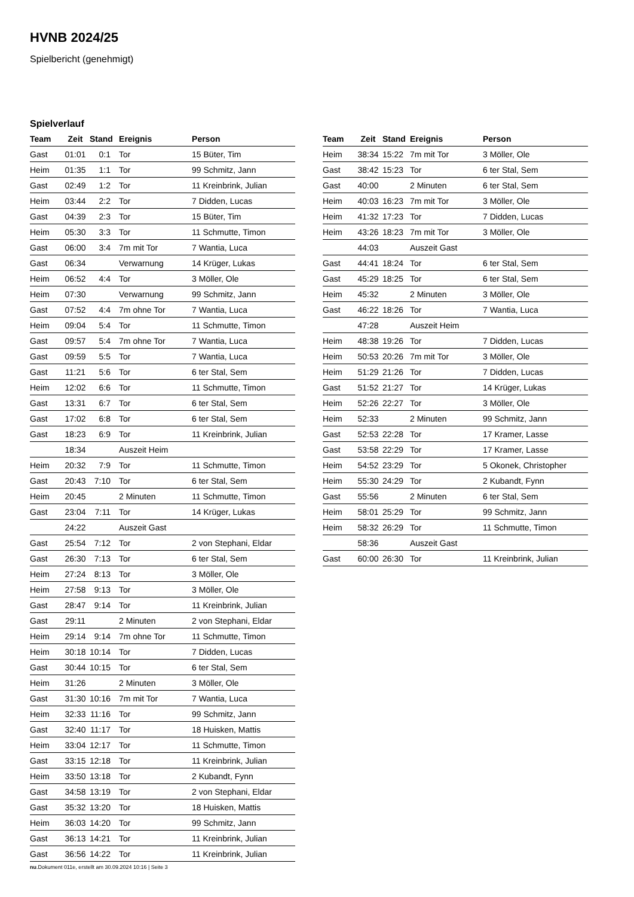HVNB 2024/25
Spielbericht (genehmigt)
Spielverlauf
| Team | Zeit | Stand | Ereignis | Person |
| --- | --- | --- | --- | --- |
| Gast | 01:01 | 0:1 | Tor | 15 Büter, Tim |
| Heim | 01:35 | 1:1 | Tor | 99 Schmitz, Jann |
| Gast | 02:49 | 1:2 | Tor | 11 Kreinbrink, Julian |
| Heim | 03:44 | 2:2 | Tor | 7 Didden, Lucas |
| Gast | 04:39 | 2:3 | Tor | 15 Büter, Tim |
| Heim | 05:30 | 3:3 | Tor | 11 Schmutte, Timon |
| Gast | 06:00 | 3:4 | 7m mit Tor | 7 Wantia, Luca |
| Gast | 06:34 | | Verwarnung | 14 Krüger, Lukas |
| Heim | 06:52 | 4:4 | Tor | 3 Möller, Ole |
| Heim | 07:30 | | Verwarnung | 99 Schmitz, Jann |
| Gast | 07:52 | 4:4 | 7m ohne Tor | 7 Wantia, Luca |
| Heim | 09:04 | 5:4 | Tor | 11 Schmutte, Timon |
| Gast | 09:57 | 5:4 | 7m ohne Tor | 7 Wantia, Luca |
| Gast | 09:59 | 5:5 | Tor | 7 Wantia, Luca |
| Gast | 11:21 | 5:6 | Tor | 6 ter Stal, Sem |
| Heim | 12:02 | 6:6 | Tor | 11 Schmutte, Timon |
| Gast | 13:31 | 6:7 | Tor | 6 ter Stal, Sem |
| Gast | 17:02 | 6:8 | Tor | 6 ter Stal, Sem |
| Gast | 18:23 | 6:9 | Tor | 11 Kreinbrink, Julian |
| | 18:34 | | Auszeit Heim | |
| Heim | 20:32 | 7:9 | Tor | 11 Schmutte, Timon |
| Gast | 20:43 | 7:10 | Tor | 6 ter Stal, Sem |
| Heim | 20:45 | | 2 Minuten | 11 Schmutte, Timon |
| Gast | 23:04 | 7:11 | Tor | 14 Krüger, Lukas |
| | 24:22 | | Auszeit Gast | |
| Gast | 25:54 | 7:12 | Tor | 2 von Stephani, Eldar |
| Gast | 26:30 | 7:13 | Tor | 6 ter Stal, Sem |
| Heim | 27:24 | 8:13 | Tor | 3 Möller, Ole |
| Heim | 27:58 | 9:13 | Tor | 3 Möller, Ole |
| Gast | 28:47 | 9:14 | Tor | 11 Kreinbrink, Julian |
| Gast | 29:11 | | 2 Minuten | 2 von Stephani, Eldar |
| Heim | 29:14 | 9:14 | 7m ohne Tor | 11 Schmutte, Timon |
| Heim | 30:18 | 10:14 | Tor | 7 Didden, Lucas |
| Gast | 30:44 | 10:15 | Tor | 6 ter Stal, Sem |
| Heim | 31:26 | | 2 Minuten | 3 Möller, Ole |
| Gast | 31:30 | 10:16 | 7m mit Tor | 7 Wantia, Luca |
| Heim | 32:33 | 11:16 | Tor | 99 Schmitz, Jann |
| Gast | 32:40 | 11:17 | Tor | 18 Huisken, Mattis |
| Heim | 33:04 | 12:17 | Tor | 11 Schmutte, Timon |
| Gast | 33:15 | 12:18 | Tor | 11 Kreinbrink, Julian |
| Heim | 33:50 | 13:18 | Tor | 2 Kubandt, Fynn |
| Gast | 34:58 | 13:19 | Tor | 2 von Stephani, Eldar |
| Gast | 35:32 | 13:20 | Tor | 18 Huisken, Mattis |
| Heim | 36:03 | 14:20 | Tor | 99 Schmitz, Jann |
| Gast | 36:13 | 14:21 | Tor | 11 Kreinbrink, Julian |
| Gast | 36:56 | 14:22 | Tor | 11 Kreinbrink, Julian |
| Team | Zeit | Stand | Ereignis | Person |
| --- | --- | --- | --- | --- |
| Heim | 38:34 | 15:22 | 7m mit Tor | 3 Möller, Ole |
| Gast | 38:42 | 15:23 | Tor | 6 ter Stal, Sem |
| Gast | 40:00 | | 2 Minuten | 6 ter Stal, Sem |
| Heim | 40:03 | 16:23 | 7m mit Tor | 3 Möller, Ole |
| Heim | 41:32 | 17:23 | Tor | 7 Didden, Lucas |
| Heim | 43:26 | 18:23 | 7m mit Tor | 3 Möller, Ole |
| | 44:03 | | Auszeit Gast | |
| Gast | 44:41 | 18:24 | Tor | 6 ter Stal, Sem |
| Gast | 45:29 | 18:25 | Tor | 6 ter Stal, Sem |
| Heim | 45:32 | | 2 Minuten | 3 Möller, Ole |
| Gast | 46:22 | 18:26 | Tor | 7 Wantia, Luca |
| | 47:28 | | Auszeit Heim | |
| Heim | 48:38 | 19:26 | Tor | 7 Didden, Lucas |
| Heim | 50:53 | 20:26 | 7m mit Tor | 3 Möller, Ole |
| Heim | 51:29 | 21:26 | Tor | 7 Didden, Lucas |
| Gast | 51:52 | 21:27 | Tor | 14 Krüger, Lukas |
| Heim | 52:26 | 22:27 | Tor | 3 Möller, Ole |
| Heim | 52:33 | | 2 Minuten | 99 Schmitz, Jann |
| Gast | 52:53 | 22:28 | Tor | 17 Kramer, Lasse |
| Gast | 53:58 | 22:29 | Tor | 17 Kramer, Lasse |
| Heim | 54:52 | 23:29 | Tor | 5 Okonek, Christopher |
| Heim | 55:30 | 24:29 | Tor | 2 Kubandt, Fynn |
| Gast | 55:56 | | 2 Minuten | 6 ter Stal, Sem |
| Heim | 58:01 | 25:29 | Tor | 99 Schmitz, Jann |
| Heim | 58:32 | 26:29 | Tor | 11 Schmutte, Timon |
| | 58:36 | | Auszeit Gast | |
| Gast | 60:00 | 26:30 | Tor | 11 Kreinbrink, Julian |
nu.Dokument 011e, erstellt am 30.09.2024 10:16 | Seite 3